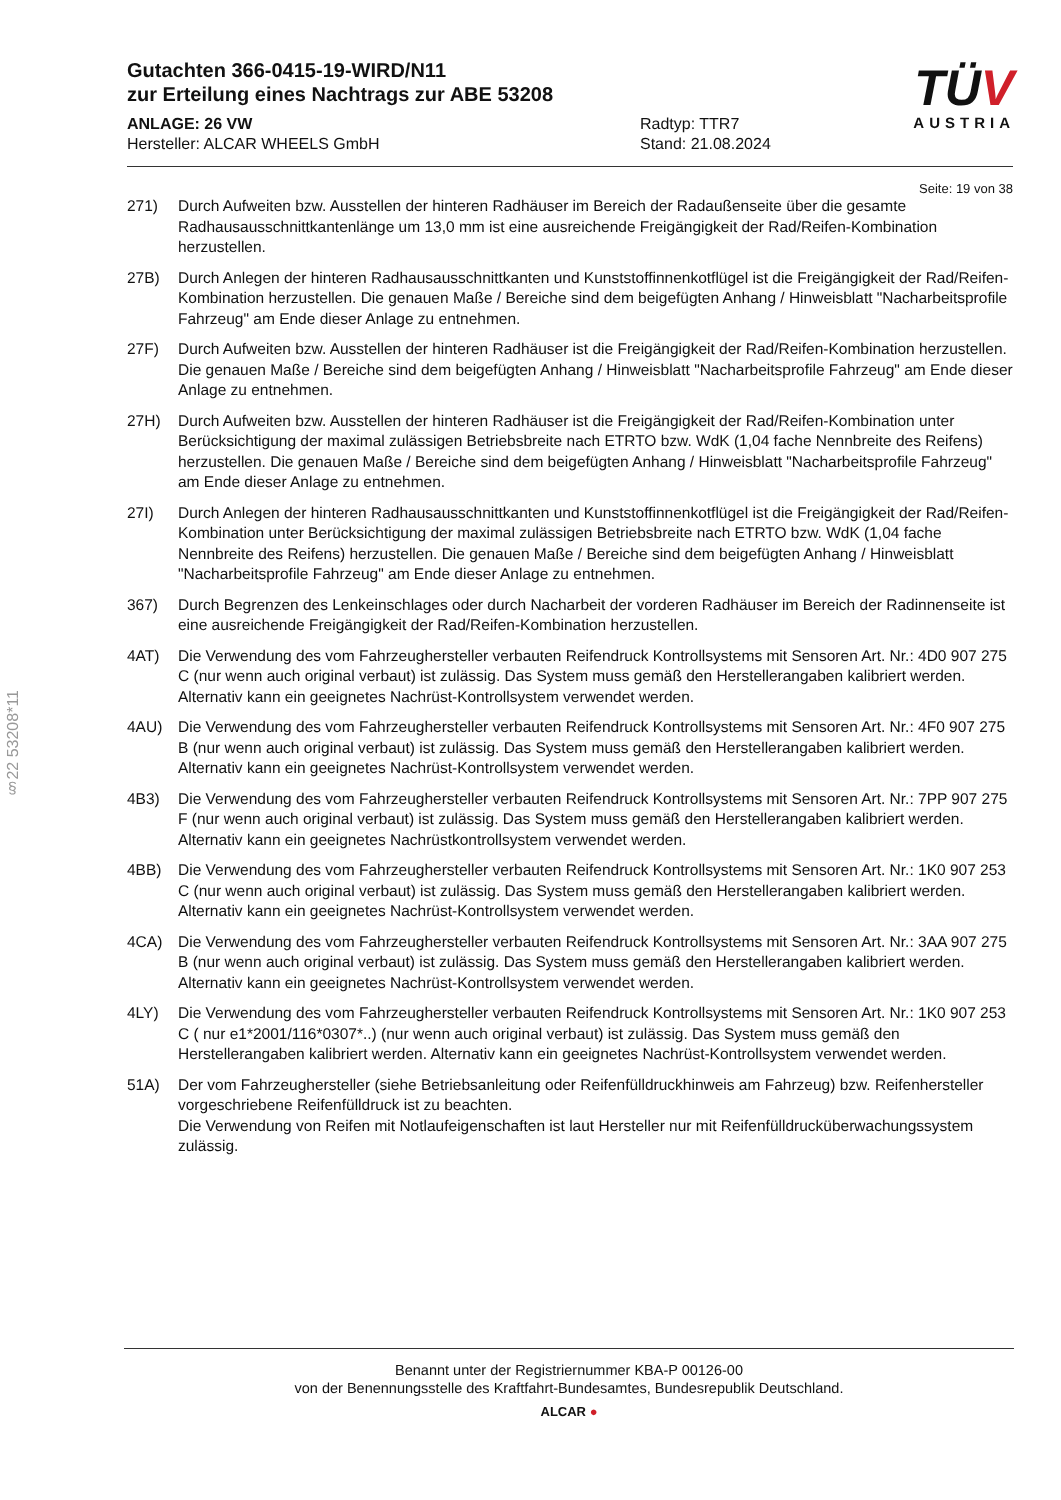Gutachten 366-0415-19-WIRD/N11
zur Erteilung eines Nachtrags zur ABE 53208
ANLAGE: 26 VW
Hersteller: ALCAR WHEELS GmbH
Radtyp: TTR7
Stand: 21.08.2024
TÜV
AUSTRIA
Seite: 19 von 38
271) Durch Aufweiten bzw. Ausstellen der hinteren Radhäuser im Bereich der Radaußenseite über die gesamte Radhausausschnittkantenlänge um 13,0 mm ist eine ausreichende Freigängigkeit der Rad/Reifen-Kombination herzustellen.
27B) Durch Anlegen der hinteren Radhausausschnittkanten und Kunststoffinnenkotflügel ist die Freigängigkeit der Rad/Reifen-Kombination herzustellen. Die genauen Maße / Bereiche sind dem beigefügten Anhang / Hinweisblatt "Nacharbeitsprofile Fahrzeug" am Ende dieser Anlage zu entnehmen.
27F) Durch Aufweiten bzw. Ausstellen der hinteren Radhäuser ist die Freigängigkeit der Rad/Reifen-Kombination herzustellen. Die genauen Maße / Bereiche sind dem beigefügten Anhang / Hinweisblatt "Nacharbeitsprofile Fahrzeug" am Ende dieser Anlage zu entnehmen.
27H) Durch Aufweiten bzw. Ausstellen der hinteren Radhäuser ist die Freigängigkeit der Rad/Reifen-Kombination unter Berücksichtigung der maximal zulässigen Betriebsbreite nach ETRTO bzw. WdK (1,04 fache Nennbreite des Reifens) herzustellen. Die genauen Maße / Bereiche sind dem beigefügten Anhang / Hinweisblatt "Nacharbeitsprofile Fahrzeug" am Ende dieser Anlage zu entnehmen.
27I) Durch Anlegen der hinteren Radhausausschnittkanten und Kunststoffinnenkotflügel ist die Freigängigkeit der Rad/Reifen-Kombination unter Berücksichtigung der maximal zulässigen Betriebsbreite nach ETRTO bzw. WdK (1,04 fache Nennbreite des Reifens) herzustellen. Die genauen Maße / Bereiche sind dem beigefügten Anhang / Hinweisblatt "Nacharbeitsprofile Fahrzeug" am Ende dieser Anlage zu entnehmen.
367) Durch Begrenzen des Lenkeinschlages oder durch Nacharbeit der vorderen Radhäuser im Bereich der Radinnenseite ist eine ausreichende Freigängigkeit der Rad/Reifen-Kombination herzustellen.
4AT) Die Verwendung des vom Fahrzeughersteller verbauten Reifendruck Kontrollsystems mit Sensoren Art. Nr.: 4D0 907 275 C (nur wenn auch original verbaut) ist zulässig. Das System muss gemäß den Herstellerangaben kalibriert werden. Alternativ kann ein geeignetes Nachrüst-Kontrollsystem verwendet werden.
4AU) Die Verwendung des vom Fahrzeughersteller verbauten Reifendruck Kontrollsystems mit Sensoren Art. Nr.: 4F0 907 275 B (nur wenn auch original verbaut) ist zulässig. Das System muss gemäß den Herstellerangaben kalibriert werden. Alternativ kann ein geeignetes Nachrüst-Kontrollsystem verwendet werden.
4B3) Die Verwendung des vom Fahrzeughersteller verbauten Reifendruck Kontrollsystems mit Sensoren Art. Nr.: 7PP 907 275 F (nur wenn auch original verbaut) ist zulässig. Das System muss gemäß den Herstellerangaben kalibriert werden. Alternativ kann ein geeignetes Nachrüstkontrollsystem verwendet werden.
4BB) Die Verwendung des vom Fahrzeughersteller verbauten Reifendruck Kontrollsystems mit Sensoren Art. Nr.: 1K0 907 253 C (nur wenn auch original verbaut) ist zulässig. Das System muss gemäß den Herstellerangaben kalibriert werden. Alternativ kann ein geeignetes Nachrüst-Kontrollsystem verwendet werden.
4CA) Die Verwendung des vom Fahrzeughersteller verbauten Reifendruck Kontrollsystems mit Sensoren Art. Nr.: 3AA 907 275 B (nur wenn auch original verbaut) ist zulässig. Das System muss gemäß den Herstellerangaben kalibriert werden. Alternativ kann ein geeignetes Nachrüst-Kontrollsystem verwendet werden.
4LY) Die Verwendung des vom Fahrzeughersteller verbauten Reifendruck Kontrollsystems mit Sensoren Art. Nr.: 1K0 907 253 C ( nur e1*2001/116*0307*..) (nur wenn auch original verbaut) ist zulässig. Das System muss gemäß den Herstellerangaben kalibriert werden. Alternativ kann ein geeignetes Nachrüst-Kontrollsystem verwendet werden.
51A) Der vom Fahrzeughersteller (siehe Betriebsanleitung oder Reifenfülldruckhinweis am Fahrzeug) bzw. Reifenhersteller vorgeschriebene Reifenfülldruck ist zu beachten.
Die Verwendung von Reifen mit Notlaufeigenschaften ist laut Hersteller nur mit Reifenfülldrucküberwachungssystem zulässig.
§22 53208*11
Benannt unter der Registriernummer KBA-P 00126-00
von der Benennungsstelle des Kraftfahrt-Bundesamtes, Bundesrepublik Deutschland.
ALCAR ●